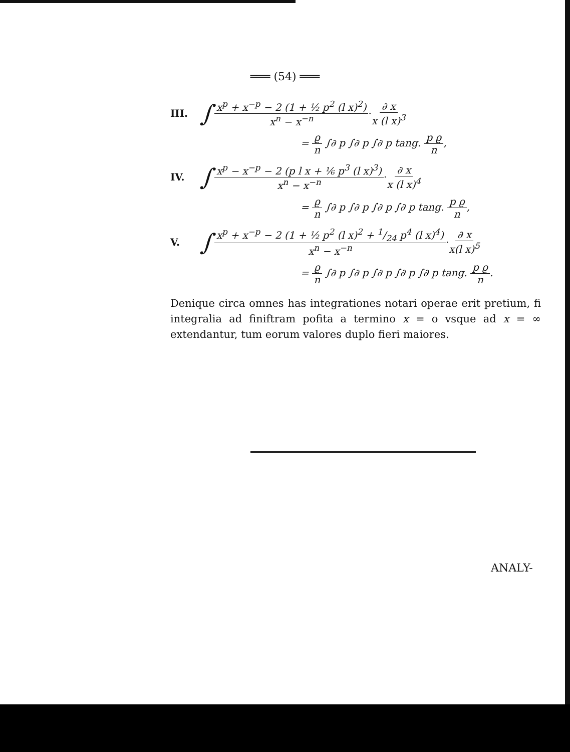═══ (54) ═══
III. ∫ x<sup>p</sup> + x<sup>−p</sup> − 2 (1 + ½ p<sup>2</sup> (l x)<sup>2</sup>) x<sup>n</sup> − x<sup>−n</sup> · ∂ x x (l x)<sup>3</sup>
= ϱ n ∫∂ p ∫∂ p ∫∂ p tang. p ϱ n,
IV. ∫ x<sup>p</sup> − x<sup>−p</sup> − 2 (p l x + ⅙ p<sup>3</sup> (l x)<sup>3</sup>) x<sup>n</sup> − x<sup>−n</sup> · ∂ x x (l x)<sup>4</sup>
= ϱ n ∫∂ p ∫∂ p ∫∂ p ∫∂ p tang. p ϱ n,
V. ∫ x<sup>p</sup> + x<sup>−p</sup> − 2 (1 + ½ p<sup>2</sup> (l x)<sup>2</sup> + 1/24 p<sup>4</sup> (l x)<sup>4</sup>) x<sup>n</sup> − x<sup>−n</sup> · ∂ x x(l x)<sup>5</sup>
= ϱ n ∫∂ p ∫∂ p ∫∂ p ∫∂ p ∫∂ p tang. p ϱ n.
Denique circa omnes has integrationes notari operae erit pretium, fi integralia ad finiftram pofita a termino x = o vsque ad x = ∞ extendantur, tum eorum valores duplo fieri maiores.
ANALY-